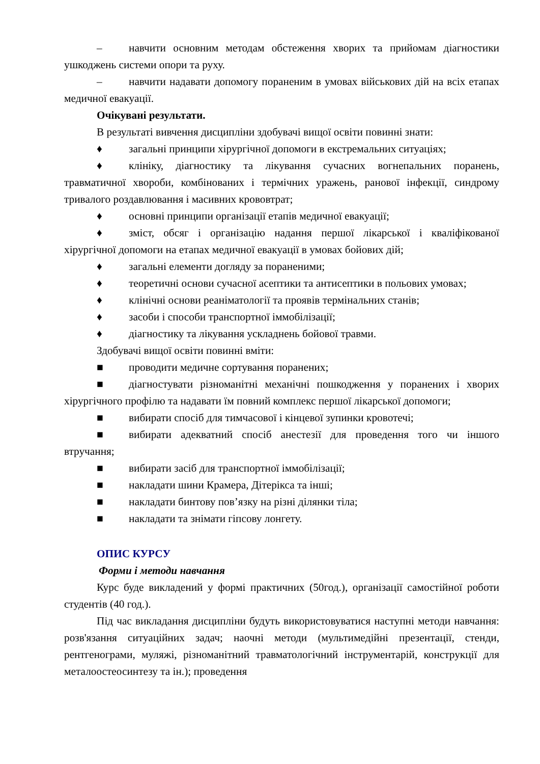– навчити основним методам обстеження хворих та прийомам діагностики ушкоджень системи опори та руху.
– навчити надавати допомогу пораненим в умовах військових дій на всіх етапах медичної евакуації.
Очікувані результати.
В результаті вивчення дисципліни здобувачі вищої освіти повинні знати:
♦ загальні принципи хірургічної допомоги в екстремальних ситуаціях;
♦ клініку, діагностику та лікування сучасних вогнепальних поранень, травматичної хвороби, комбінованих і термічних уражень, ранової інфекції, синдрому тривалого роздавлювання і масивних крововтрат;
♦ основні принципи організації етапів медичної евакуації;
♦ зміст, обсяг і організацію надання першої лікарської і кваліфікованої хірургічної допомоги на етапах медичної евакуації в умовах бойових дій;
♦ загальні елементи догляду за пораненими;
♦ теоретичні основи сучасної асептики та антисептики в польових умовах;
♦ клінічні основи реаніматології та проявів термінальних станів;
♦ засоби і способи транспортної іммобілізації;
♦ діагностику та лікування ускладнень бойової травми.
Здобувачі вищої освіти повинні вміти:
■ проводити медичне сортування поранених;
■ діагностувати різноманітні механічні пошкодження у поранених і хворих хірургічного профілю та надавати їм повний комплекс першої лікарської допомоги;
■ вибирати спосіб для тимчасової і кінцевої зупинки кровотечі;
■ вибирати адекватний спосіб анестезії для проведення того чи іншого втручання;
■ вибирати засіб для транспортної іммобілізації;
■ накладати шини Крамера, Дітерікса та інші;
■ накладати бинтову пов’язку на різні ділянки тіла;
■ накладати та знімати гіпсову лонгету.
ОПИС КУРСУ
Форми і методи навчання
Курс буде викладений у формі практичних (50год.), організації самостійної роботи студентів (40 год.).
Під час викладання дисципліни будуть використовуватися наступні методи навчання: розв'язання ситуаційних задач; наочні методи (мультимедійні презентації, стенди, рентгенограми, муляжі, різноманітний травматологічний інструментарій, конструкції для металоостеосинтезу та ін.); проведення